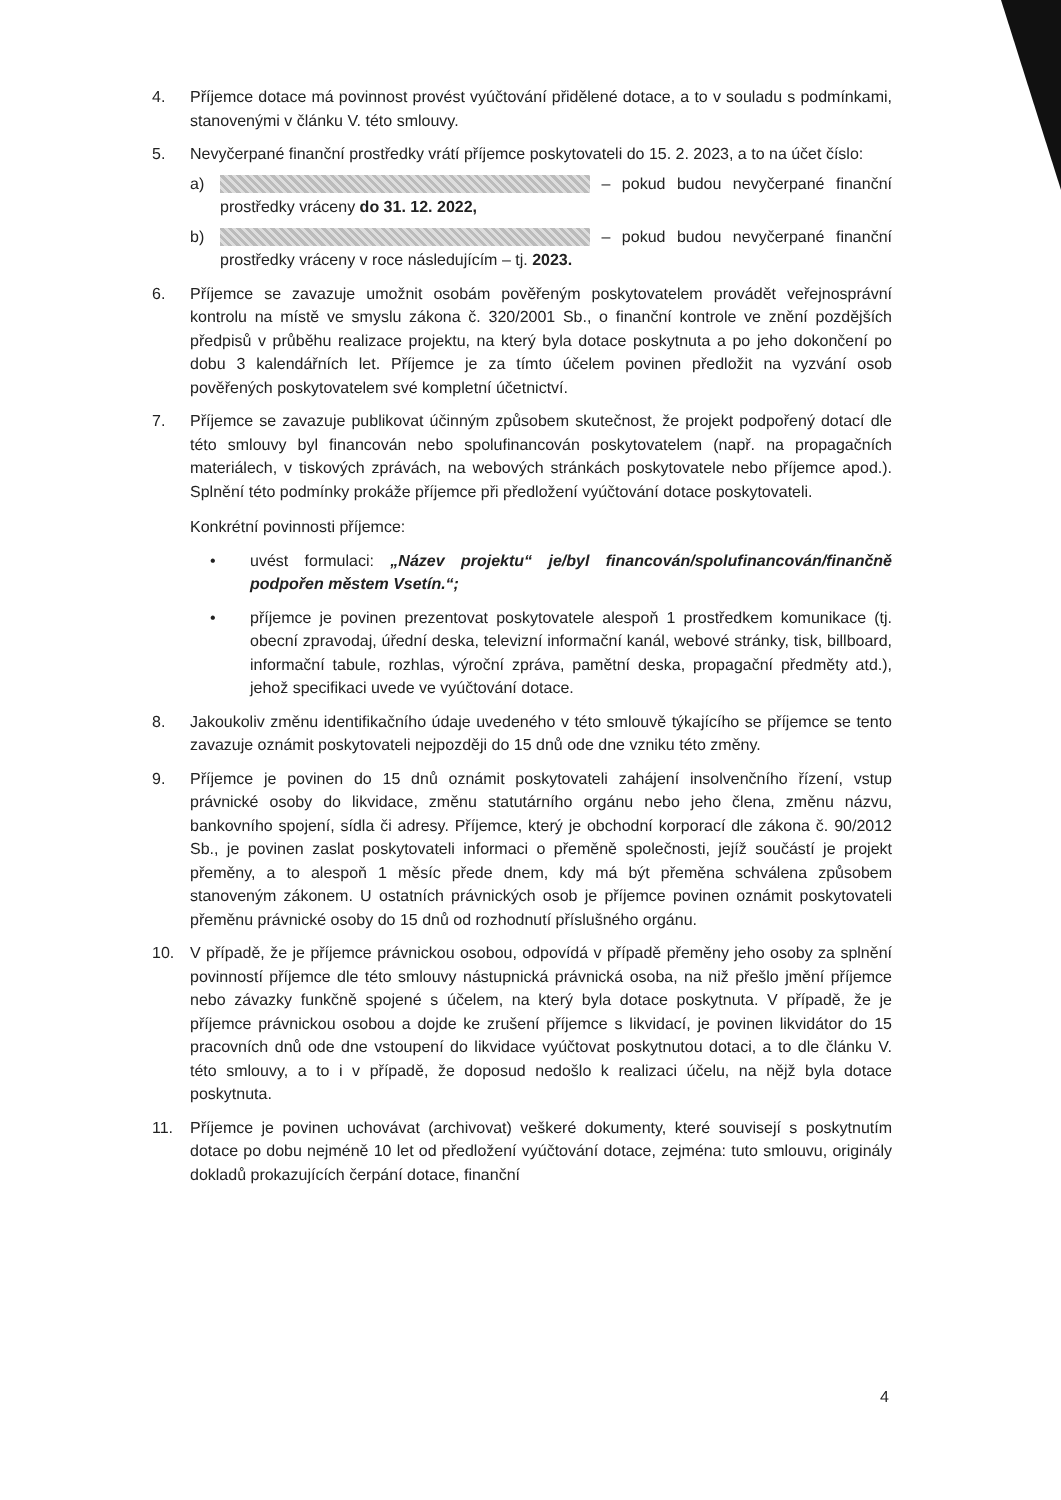4. Příjemce dotace má povinnost provést vyúčtování přidělené dotace, a to v souladu s podmínkami, stanovenými v článku V. této smlouvy.
5. Nevyčerpané finanční prostředky vrátí příjemce poskytovateli do 15. 2. 2023, a to na účet číslo:
a) – pokud budou nevyčerpané finanční prostředky vráceny do 31. 12. 2022,
b) – pokud budou nevyčerpané finanční prostředky vráceny v roce následujícím – tj. 2023.
6. Příjemce se zavazuje umožnit osobám pověřeným poskytovatelem provádět veřejnosprávní kontrolu na místě ve smyslu zákona č. 320/2001 Sb., o finanční kontrole ve znění pozdějších předpisů v průběhu realizace projektu, na který byla dotace poskytnuta a po jeho dokončení po dobu 3 kalendářních let. Příjemce je za tímto účelem povinen předložit na vyzvání osob pověřených poskytovatelem své kompletní účetnictví.
7. Příjemce se zavazuje publikovat účinným způsobem skutečnost, že projekt podpořený dotací dle této smlouvy byl financován nebo spolufinancován poskytovatelem (např. na propagačních materiálech, v tiskových zprávách, na webových stránkách poskytovatele nebo příjemce apod.). Splnění této podmínky prokáže příjemce při předložení vyúčtování dotace poskytovateli.
Konkrétní povinnosti příjemce:
• uvést formulaci: „Název projektu“ je/byl financován/spolufinancován/finančně podpořen městem Vsetín.“;
• příjemce je povinen prezentovat poskytovatele alespoň 1 prostředkem komunikace (tj. obecní zpravodaj, úřední deska, televizní informační kanál, webové stránky, tisk, billboard, informační tabule, rozhlas, výroční zpráva, pamětní deska, propagační předměty atd.), jehož specifikaci uvede ve vyúčtování dotace.
8. Jakoukoliv změnu identifikačního údaje uvedeného v této smlouvě týkajícího se příjemce se tento zavazuje oznámit poskytovateli nejpozději do 15 dnů ode dne vzniku této změny.
9. Příjemce je povinen do 15 dnů oznámit poskytovateli zahájení insolvenčního řízení, vstup právnické osoby do likvidace, změnu statutárního orgánu nebo jeho člena, změnu názvu, bankovního spojení, sídla či adresy. Příjemce, který je obchodní korporací dle zákona č. 90/2012 Sb., je povinen zaslat poskytovateli informaci o přeměně společnosti, jejíž součástí je projekt přeměny, a to alespoň 1 měsíc přede dnem, kdy má být přeměna schválena způsobem stanoveným zákonem. U ostatních právnických osob je příjemce povinen oznámit poskytovateli přeměnu právnické osoby do 15 dnů od rozhodnutí příslušného orgánu.
10. V případě, že je příjemce právnickou osobou, odpovídá v případě přeměny jeho osoby za splnění povinností příjemce dle této smlouvy nástupnická právnická osoba, na niž přešlo jmění příjemce nebo závazky funkčně spojené s účelem, na který byla dotace poskytnuta. V případě, že je příjemce právnickou osobou a dojde ke zrušení příjemce s likvidací, je povinen likvidátor do 15 pracovních dnů ode dne vstoupení do likvidace vyúčtovat poskytnutou dotaci, a to dle článku V. této smlouvy, a to i v případě, že doposud nedošlo k realizaci účelu, na nějž byla dotace poskytnuta.
11. Příjemce je povinen uchovávat (archivovat) veškeré dokumenty, které souvisejí s poskytnutím dotace po dobu nejméně 10 let od předložení vyúčtování dotace, zejména: tuto smlouvu, originály dokladů prokazujících čerpání dotace, finanční
4